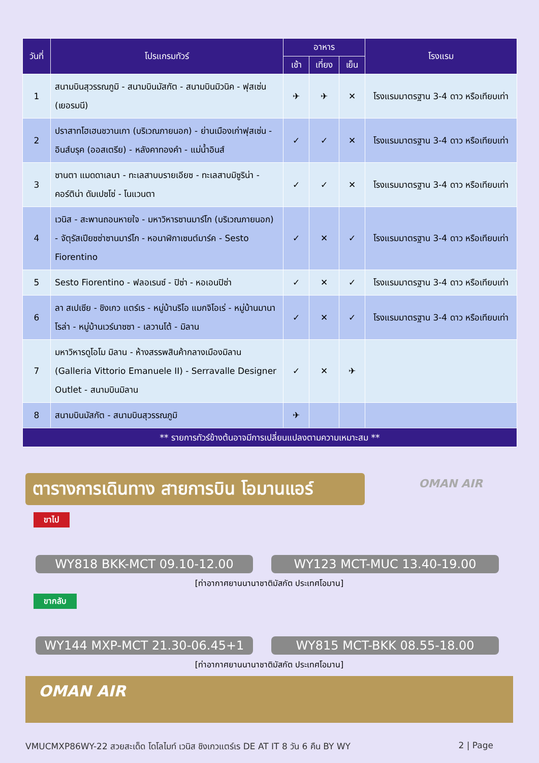| วันที่ | โปรแกรมทัวร์ | อาหาร | | | โรงแรม |
| --- | --- | --- | --- | --- | --- |
| | | เช้า | เที่ยง | เย็น | |
| 1 | สนามบินสุวรรณภูมิ - สนามบินมัสกัต - สนามบินมิวนิค - ฟุสเซ่น (เยอรมนี) | ✈ | ✈ | ✕ | โรงแรมมาตรฐาน 3-4 ดาว หรือเทียบเท่า |
| 2 | ปราสาทโฮเฮนชวานเกา (บริเวณภายนอก) - ย่านเมืองเก่าฟุสเซ่น - อินส์บรุค (ออสเตรีย) - หลังคาทองคำ - แม่น้ำอินส์ | ✓ | ✓ | ✕ | โรงแรมมาตรฐาน 3-4 ดาว หรือเทียบเท่า |
| 3 | ซานตา แมดดาเลนา - ทะเลสาบบรายเอียซ - ทะเลสาบมิซูริน่า - คอร์ติน่า ดัมเปซโซ่ - โนแวนตา | ✓ | ✓ | ✕ | โรงแรมมาตรฐาน 3-4 ดาว หรือเทียบเท่า |
| 4 | เวนิส - สะพานถอนหายใจ - มหาวิหารซานมาร์โก (บริเวณภายนอก) - จัตุรัสเปียซซ่าซานมาร์โก - หอนาฬิกาเซนต์มาร์ค - Sesto Fiorentino | ✓ | ✕ | ✓ | โรงแรมมาตรฐาน 3-4 ดาว หรือเทียบเท่า |
| 5 | Sesto Fiorentino - ฟลอเรนซ์ - ปิซ่า - หอเอนปิซ่า | ✓ | ✕ | ✓ | โรงแรมมาตรฐาน 3-4 ดาว หรือเทียบเท่า |
| 6 | ลา สเปเซีย - ชิงเกว แตร์เร - หมู่บ้านริโอ แมกจิโอเร่ - หมู่บ้านมานาโรล่า - หมู่บ้านเวร์นาซซา - เลวานโต้ - มิลาน | ✓ | ✕ | ✓ | โรงแรมมาตรฐาน 3-4 ดาว หรือเทียบเท่า |
| 7 | มหาวิหารดูโอโม มิลาน - ห้างสรรพสินค้ากลางเมืองมิลาน (Galleria Vittorio Emanuele II) - Serravalle Designer Outlet - สนามบินมิลาน | ✓ | ✕ | ✈ | |
| 8 | สนามบินมัสกัต - สนามบินสุวรรณภูมิ | ✈ | | | |
| ** รายการทัวร์ข้างต้นอาจมีการเปลี่ยนแปลงตามความเหมาะสม ** | | | | | |
ตารางการเดินทาง สายการบิน โอมานแอร์
OMAN AIR
ขาไป
WY818 BKK-MCT 09.10-12.00 WY123 MCT-MUC 13.40-19.00
[ท่าอากาศยานนานาชาติมัสกัต ประเทศโอมาน]
ขากลับ
WY144 MXP-MCT 21.30-06.45+1 WY815 MCT-BKK 08.55-18.00
[ท่าอากาศยานนานาชาติมัสกัต ประเทศโอมาน]
OMAN AIR
VMUCMXP86WY-22 สวยสะเด็ด โดโลไมท์ เวนิส ชิงเกวแตร์เร DE AT IT 8 วัน 6 คืน BY WY 2 | Page